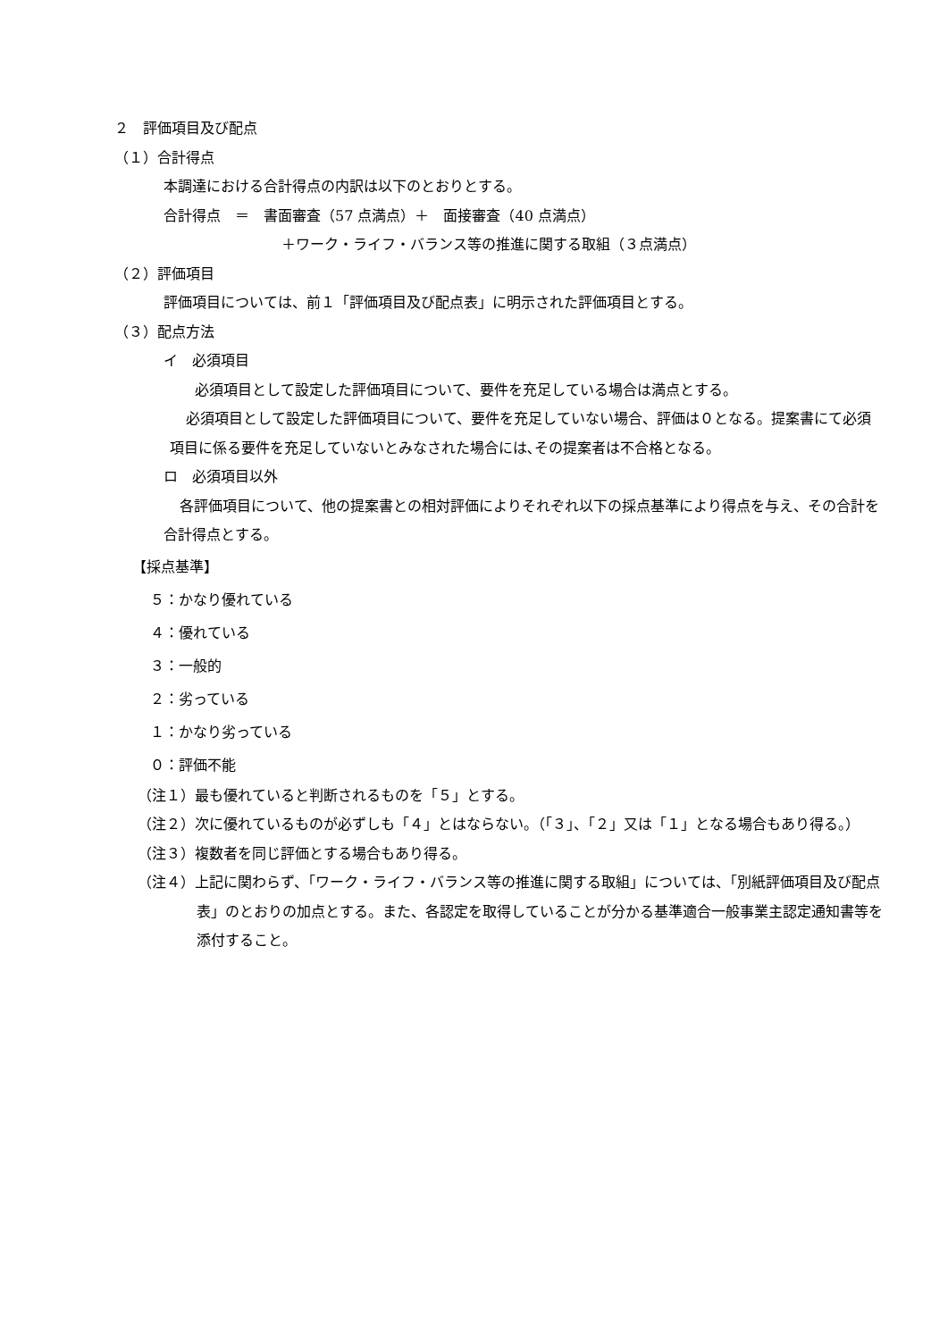２　評価項目及び配点
（１）合計得点
本調達における合計得点の内訳は以下のとおりとする。
合計得点　＝　書面審査（57 点満点）＋　面接審査（40 点満点）
＋ワーク・ライフ・バランス等の推進に関する取組（３点満点）
（２）評価項目
評価項目については、前１「評価項目及び配点表」に明示された評価項目とする。
（３）配点方法
イ　必須項目
必須項目として設定した評価項目について、要件を充足している場合は満点とする。
必須項目として設定した評価項目について、要件を充足していない場合、評価は０となる。提案書にて必須項目に係る要件を充足していないとみなされた場合には､その提案者は不合格となる。
ロ　必須項目以外
各評価項目について、他の提案書との相対評価によりそれぞれ以下の採点基準により得点を与え、その合計を合計得点とする。
【採点基準】
５：かなり優れている
４：優れている
３：一般的
２：劣っている
１：かなり劣っている
０：評価不能
（注１）最も優れていると判断されるものを「５」とする。
（注２）次に優れているものが必ずしも「４」とはならない。（「３」、「２」又は「１」となる場合もあり得る。）
（注３）複数者を同じ評価とする場合もあり得る。
（注４）上記に関わらず、「ワーク・ライフ・バランス等の推進に関する取組」については、「別紙評価項目及び配点表」のとおりの加点とする。また、各認定を取得していることが分かる基準適合一般事業主認定通知書等を添付すること。